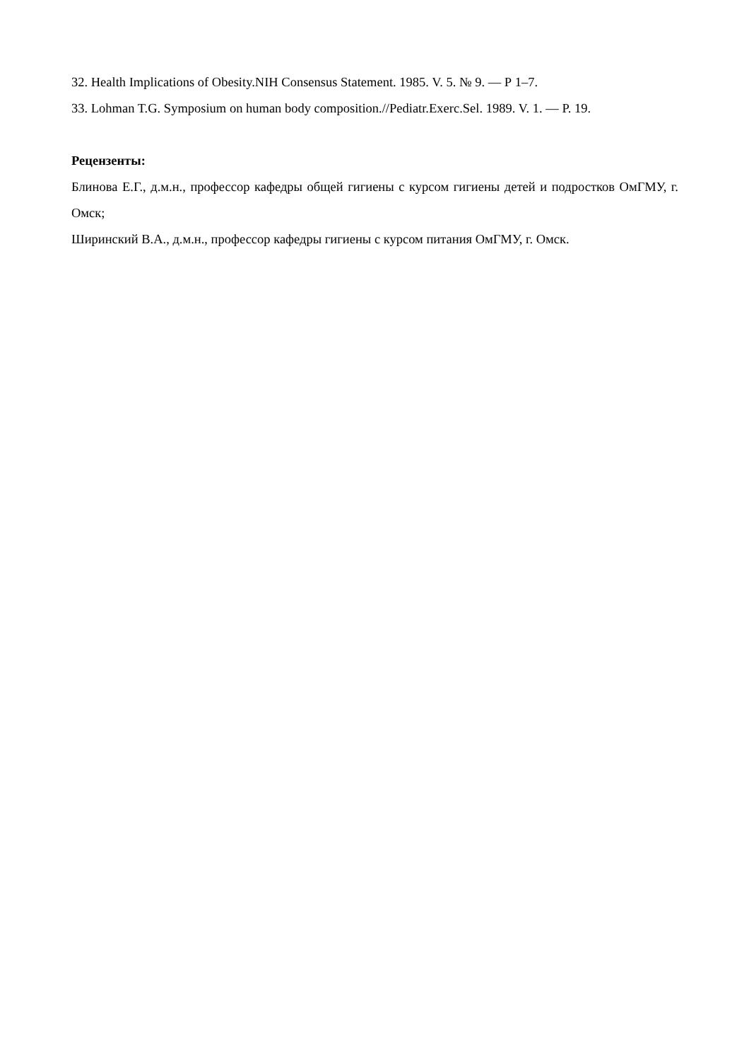32. Health Implications of Obesity.NIH Consensus Statement. 1985. V. 5. № 9. — Р 1–7.
33. Lohman T.G. Symposium on human body composition.//Pediatr.Exerc.Sel. 1989. V. 1. — P. 19.
Рецензенты:
Блинова Е.Г., д.м.н., профессор кафедры общей гигиены с курсом гигиены детей и подростков ОмГМУ, г. Омск;
Ширинский В.А., д.м.н., профессор кафедры гигиены с курсом питания ОмГМУ, г. Омск.